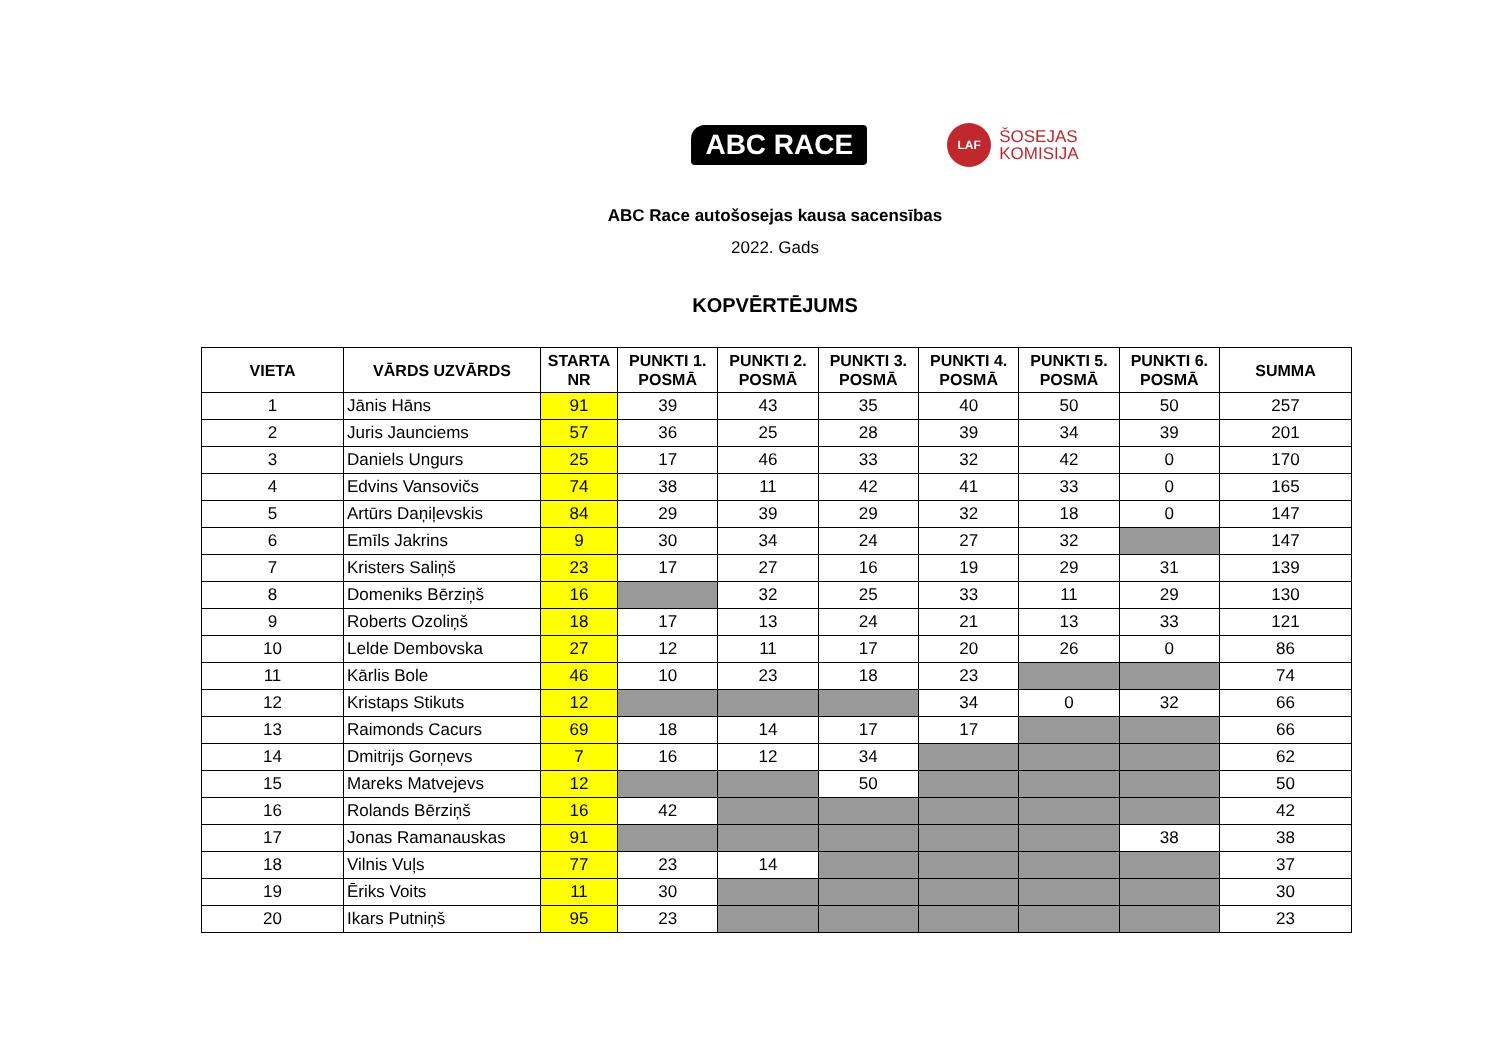ABC RACE
LAF
ŠOSEJAS
KOMISIJA
ABC Race autošosejas kausa sacensības
2022. Gads
KOPVĒRTĒJUMS
| VIETA | VĀRDS UZVĀRDS | STARTA NR | PUNKTI 1. POSMĀ | PUNKTI 2. POSMĀ | PUNKTI 3. POSMĀ | PUNKTI 4. POSMĀ | PUNKTI 5. POSMĀ | PUNKTI 6. POSMĀ | SUMMA |
| --- | --- | --- | --- | --- | --- | --- | --- | --- | --- |
| 1 | Jānis Hāns | 91 | 39 | 43 | 35 | 40 | 50 | 50 | 257 |
| 2 | Juris Jaunciems | 57 | 36 | 25 | 28 | 39 | 34 | 39 | 201 |
| 3 | Daniels Ungurs | 25 | 17 | 46 | 33 | 32 | 42 | 0 | 170 |
| 4 | Edvins Vansovičs | 74 | 38 | 11 | 42 | 41 | 33 | 0 | 165 |
| 5 | Artūrs Daņiļevskis | 84 | 29 | 39 | 29 | 32 | 18 | 0 | 147 |
| 6 | Emīls Jakrins | 9 | 30 | 34 | 24 | 27 | 32 | | 147 |
| 7 | Kristers Saliņš | 23 | 17 | 27 | 16 | 19 | 29 | 31 | 139 |
| 8 | Domeniks Bērziņš | 16 | | 32 | 25 | 33 | 11 | 29 | 130 |
| 9 | Roberts Ozoliņš | 18 | 17 | 13 | 24 | 21 | 13 | 33 | 121 |
| 10 | Lelde Dembovska | 27 | 12 | 11 | 17 | 20 | 26 | 0 | 86 |
| 11 | Kārlis Bole | 46 | 10 | 23 | 18 | 23 | | | 74 |
| 12 | Kristaps Stikuts | 12 | | | | 34 | 0 | 32 | 66 |
| 13 | Raimonds Cacurs | 69 | 18 | 14 | 17 | 17 | | | 66 |
| 14 | Dmitrijs Gorņevs | 7 | 16 | 12 | 34 | | | | 62 |
| 15 | Mareks Matvejevs | 12 | | | 50 | | | | 50 |
| 16 | Rolands Bērziņš | 16 | 42 | | | | | | 42 |
| 17 | Jonas Ramanauskas | 91 | | | | | | 38 | 38 |
| 18 | Vilnis Vuļs | 77 | 23 | 14 | | | | | 37 |
| 19 | Ēriks Voits | 11 | 30 | | | | | | 30 |
| 20 | Ikars Putniņš | 95 | 23 | | | | | | 23 |